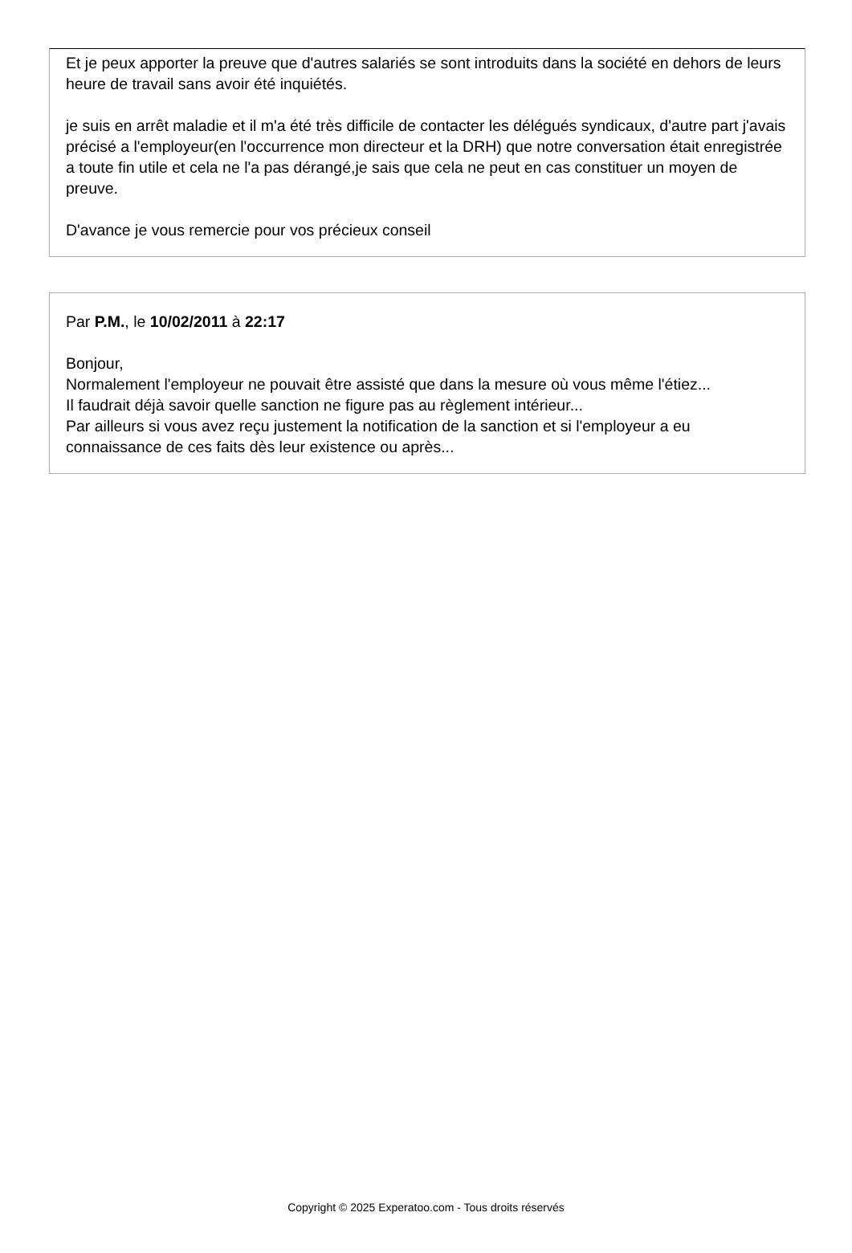Et je peux apporter la preuve que d'autres salariés se sont introduits dans la société en dehors de leurs heure de travail sans avoir été inquiétés.
je suis en arrêt maladie et il m'a été très difficile de contacter les délégués syndicaux, d'autre part j'avais précisé a l'employeur(en l'occurrence mon directeur et la DRH) que notre conversation était enregistrée a toute fin utile et cela ne l'a pas dérangé,je sais que cela ne peut en cas constituer un moyen de preuve.
D'avance je vous remercie pour vos précieux conseil
Par P.M., le 10/02/2011 à 22:17
Bonjour,
Normalement l'employeur ne pouvait être assisté que dans la mesure où vous même l'étiez...
Il faudrait déjà savoir quelle sanction ne figure pas au règlement intérieur...
Par ailleurs si vous avez reçu justement la notification de la sanction et si l'employeur a eu connaissance de ces faits dès leur existence ou après...
Copyright © 2025 Experatoo.com - Tous droits réservés